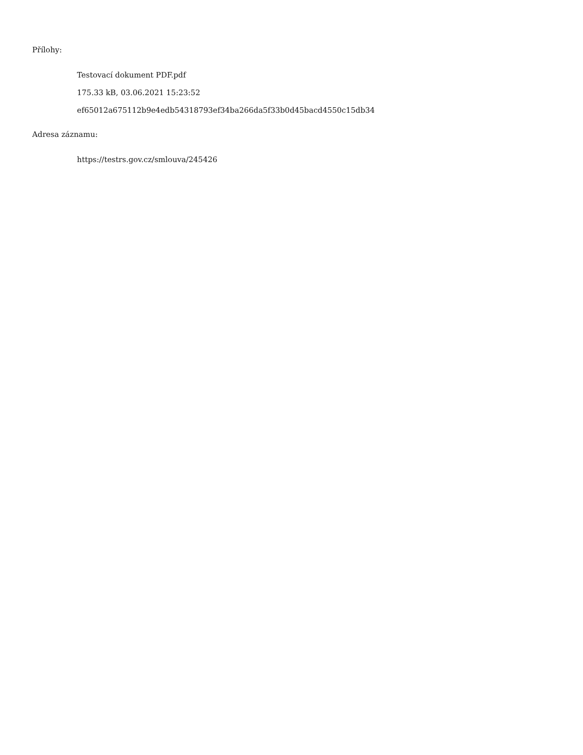Přílohy:
Testovací dokument PDF.pdf
175.33 kB, 03.06.2021 15:23:52
ef65012a675112b9e4edb54318793ef34ba266da5f33b0d45bacd4550c15db34
Adresa záznamu:
https://testrs.gov.cz/smlouva/245426